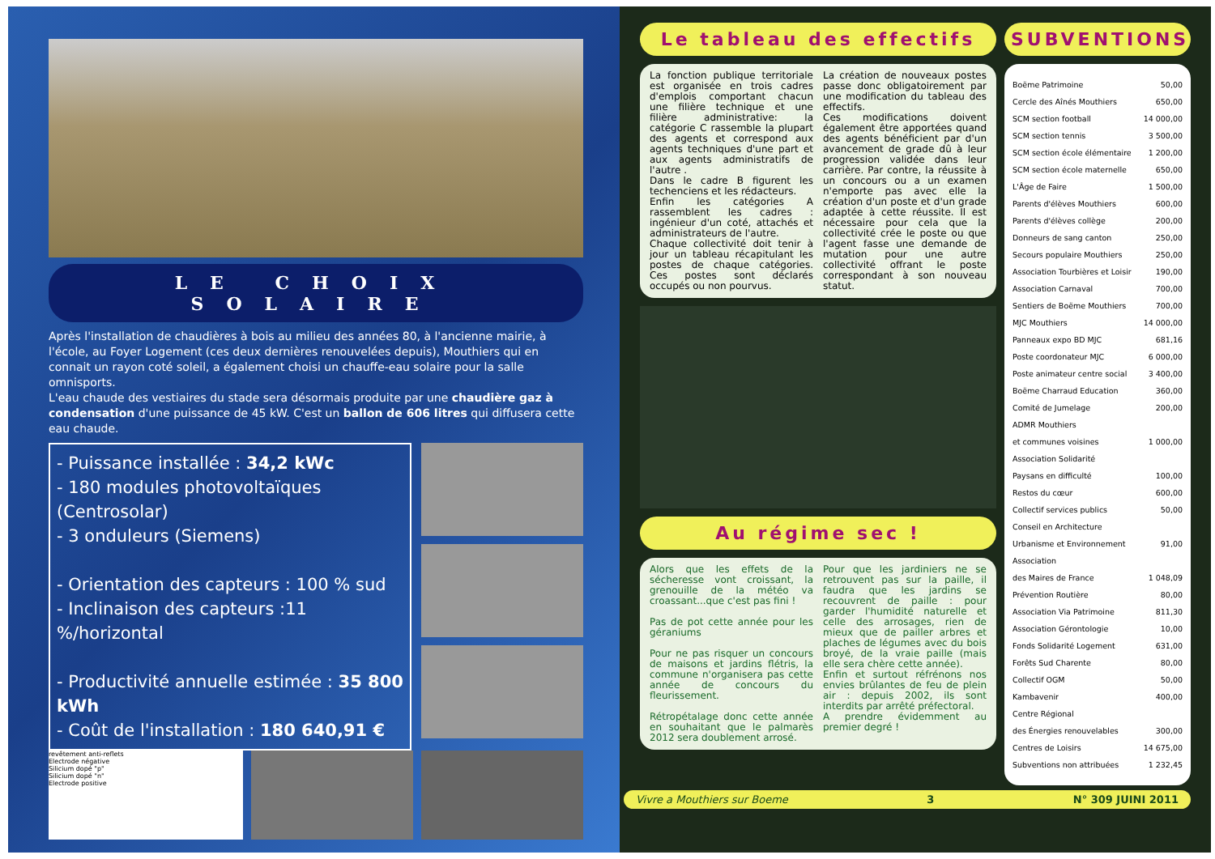LE CHOIX SOLAIRE
Après l'installation de chaudières à bois au milieu des années 80, à l'ancienne mairie, à l'école, au Foyer Logement (ces deux dernières renouvelées depuis), Mouthiers qui en connait un rayon coté soleil, a également choisi un chauffe-eau solaire pour la salle omnisports.
L'eau chaude des vestiaires du stade sera désormais produite par une chaudière gaz à condensation d'une puissance de 45 kW. C'est un ballon de 606 litres qui diffusera cette eau chaude.
- Puissance installée : 34,2 kWc
- 180 modules photovoltaïques (Centrosolar)
- 3 onduleurs (Siemens)
- Orientation des capteurs : 100 % sud
- Inclinaison des capteurs :11 %/horizontal
- Productivité annuelle estimée : 35 800 kWh
- Coût de l'installation : 180 640,91 €
revêtement anti-reflets
Electrode négative
Silicium dopé "p"
Silicium dopé "n"
Electrode positive
Le tableau des effectifs
La fonction publique territoriale est organisée en trois cadres d'emplois comportant chacun une filière technique et une filière administrative: la catégorie C rassemble la plupart des agents et correspond aux agents techniques d'une part et aux agents administratifs de l'autre .
Dans le cadre B figurent les techenciens et les rédacteurs.
Enfin les catégories A rassemblent les cadres : ingénieur d'un coté, attachés et administrateurs de l'autre.
Chaque collectivité doit tenir à jour un tableau récapitulant les postes de chaque catégories. Ces postes sont déclarés occupés ou non pourvus.
La création de nouveaux postes passe donc obligatoirement par une modification du tableau des effectifs.
Ces modifications doivent également être apportées quand des agents bénéficient par d'un avancement de grade dû à leur progression validée dans leur carrière. Par contre, la réussite à un concours ou a un examen n'emporte pas avec elle la création d'un poste et d'un grade adaptée à cette réussite. Il est nécessaire pour cela que la collectivité crée le poste ou que l'agent fasse une demande de mutation pour une autre collectivité offrant le poste correspondant à son nouveau statut.
Au régime sec !
Alors que les effets de la sécheresse vont croissant, la grenouille de la météo va croassant...que c'est pas fini !
Pas de pot cette année pour les géraniums
Pour ne pas risquer un concours de maisons et jardins flétris, la commune n'organisera pas cette année de concours du fleurissement.
Rétropétalage donc cette année en souhaitant que le palmarès 2012 sera doublement arrosé.
Pour que les jardiniers ne se retrouvent pas sur la paille, il faudra que les jardins se recouvrent de paille : pour garder l'humidité naturelle et celle des arrosages, rien de mieux que de pailler arbres et plaches de légumes avec du bois broyé, de la vraie paille (mais elle sera chère cette année).
Enfin et surtout réfrénons nos envies brûlantes de feu de plein air : depuis 2002, ils sont interdits par arrêté préfectoral.
A prendre évidemment au premier degré !
SUBVENTIONS
| Boëme Patrimoine | 50,00 |
| Cercle des Aînés Mouthiers | 650,00 |
| SCM section football | 14 000,00 |
| SCM section tennis | 3 500,00 |
| SCM section école élémentaire | 1 200,00 |
| SCM section école maternelle | 650,00 |
| L'Âge de Faire | 1 500,00 |
| Parents d'élèves Mouthiers | 600,00 |
| Parents d'élèves collège | 200,00 |
| Donneurs de sang canton | 250,00 |
| Secours populaire Mouthiers | 250,00 |
| Association Tourbières et Loisir | 190,00 |
| Association Carnaval | 700,00 |
| Sentiers de Boëme Mouthiers | 700,00 |
| MJC Mouthiers | 14 000,00 |
| Panneaux expo BD MJC | 681,16 |
| Poste coordonateur MJC | 6 000,00 |
| Poste animateur centre social | 3 400,00 |
| Boëme Charraud Education | 360,00 |
| Comité de Jumelage | 200,00 |
| ADMR Mouthiers | |
| et communes voisines | 1 000,00 |
| Association Solidarité | |
| Paysans en difficulté | 100,00 |
| Restos du cœur | 600,00 |
| Collectif services publics | 50,00 |
| Conseil en Architecture | |
| Urbanisme et Environnement | 91,00 |
| Association | |
| des Maires de France | 1 048,09 |
| Prévention Routière | 80,00 |
| Association Via Patrimoine | 811,30 |
| Association Gérontologie | 10,00 |
| Fonds Solidarité Logement | 631,00 |
| Forêts Sud Charente | 80,00 |
| Collectif OGM | 50,00 |
| Kambavenir | 400,00 |
| Centre Régional | |
| des Énergies renouvelables | 300,00 |
| Centres de Loisirs | 14 675,00 |
| Subventions non attribuées | 1 232,45 |
Vivre a Mouthiers sur Boeme 3 N° 309 JUINI 2011